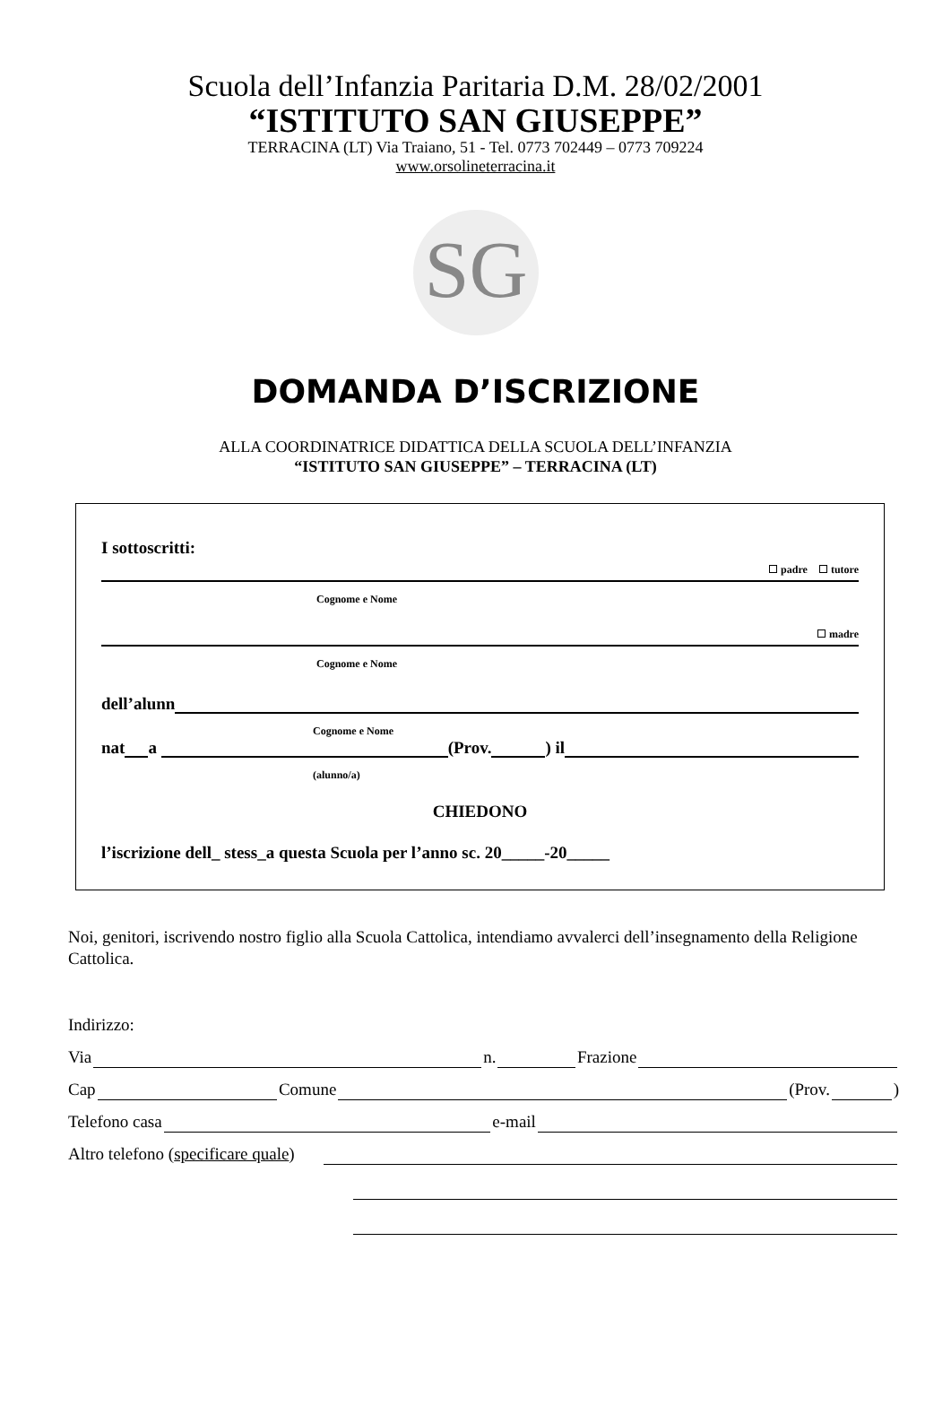Scuola dell’Infanzia Paritaria D.M. 28/02/2001
“ISTITUTO SAN GIUSEPPE”
TERRACINA (LT) Via Traiano, 51 - Tel. 0773 702449 – 0773 709224
www.orsolineterracina.it
SG
DOMANDA D’ISCRIZIONE
ALLA COORDINATRICE DIDATTICA DELLA SCUOLA DELL’INFANZIA
“ISTITUTO SAN GIUSEPPE” – TERRACINA (LT)
I sottoscritti:
padre tutore
Cognome e Nome
madre
Cognome e Nome
dell’alunn
Cognome e Nome
nat a (Prov. ) il
(alunno/a)
CHIEDONO
l’iscrizione dell_ stess_a questa Scuola per l’anno sc. 20_____-20_____
Noi, genitori, iscrivendo nostro figlio alla Scuola Cattolica, intendiamo avvalerci dell’insegnamento della Religione Cattolica.
Indirizzo:
Via n. Frazione
Cap Comune (Prov. )
Telefono casa e-mail
Altro telefono (specificare quale)